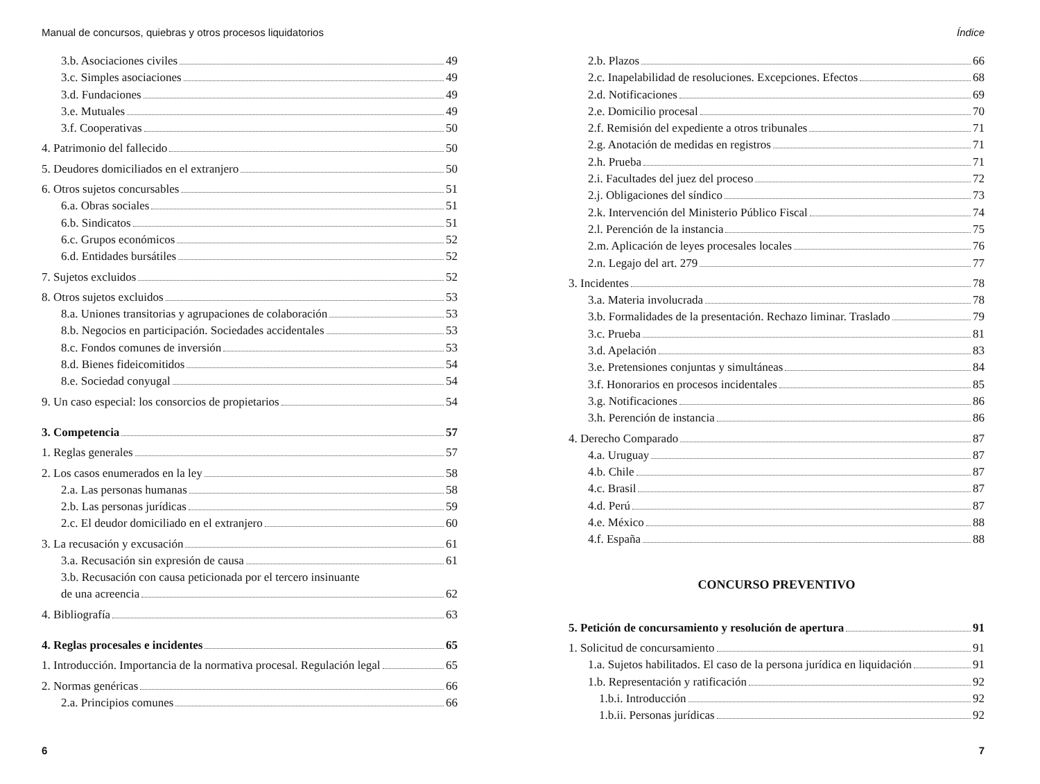Manual de concursos, quiebras y otros procesos liquidatorios
3.b. Asociaciones civiles 49
3.c. Simples asociaciones 49
3.d. Fundaciones 49
3.e. Mutuales 49
3.f. Cooperativas 50
4. Patrimonio del fallecido 50
5. Deudores domiciliados en el extranjero 50
6. Otros sujetos concursables 51
6.a. Obras sociales 51
6.b. Sindicatos 51
6.c. Grupos económicos 52
6.d. Entidades bursátiles 52
7. Sujetos excluidos 52
8. Otros sujetos excluidos 53
8.a. Uniones transitorias y agrupaciones de colaboración 53
8.b. Negocios en participación. Sociedades accidentales 53
8.c. Fondos comunes de inversión 53
8.d. Bienes fideicomitidos 54
8.e. Sociedad conyugal 54
9. Un caso especial: los consorcios de propietarios 54
3. Competencia 57
1. Reglas generales 57
2. Los casos enumerados en la ley 58
2.a. Las personas humanas 58
2.b. Las personas jurídicas 59
2.c. El deudor domiciliado en el extranjero 60
3. La recusación y excusación 61
3.a. Recusación sin expresión de causa 61
3.b. Recusación con causa peticionada por el tercero insinuante
de una acreencia 62
4. Bibliografía 63
4. Reglas procesales e incidentes 65
1. Introducción. Importancia de la normativa procesal. Regulación legal 65
2. Normas genéricas 66
2.a. Principios comunes 66
6
Índice
2.b. Plazos 66
2.c. Inapelabilidad de resoluciones. Excepciones. Efectos 68
2.d. Notificaciones 69
2.e. Domicilio procesal 70
2.f. Remisión del expediente a otros tribunales 71
2.g. Anotación de medidas en registros 71
2.h. Prueba 71
2.i. Facultades del juez del proceso 72
2.j. Obligaciones del síndico 73
2.k. Intervención del Ministerio Público Fiscal 74
2.l. Perención de la instancia 75
2.m. Aplicación de leyes procesales locales 76
2.n. Legajo del art. 279 77
3. Incidentes 78
3.a. Materia involucrada 78
3.b. Formalidades de la presentación. Rechazo liminar. Traslado 79
3.c. Prueba 81
3.d. Apelación 83
3.e. Pretensiones conjuntas y simultáneas 84
3.f. Honorarios en procesos incidentales 85
3.g. Notificaciones 86
3.h. Perención de instancia 86
4. Derecho Comparado 87
4.a. Uruguay 87
4.b. Chile 87
4.c. Brasil 87
4.d. Perú 87
4.e. México 88
4.f. España 88
CONCURSO PREVENTIVO
5. Petición de concursamiento y resolución de apertura 91
1. Solicitud de concursamiento 91
1.a. Sujetos habilitados. El caso de la persona jurídica en liquidación 91
1.b. Representación y ratificación 92
1.b.i. Introducción 92
1.b.ii. Personas jurídicas 92
7